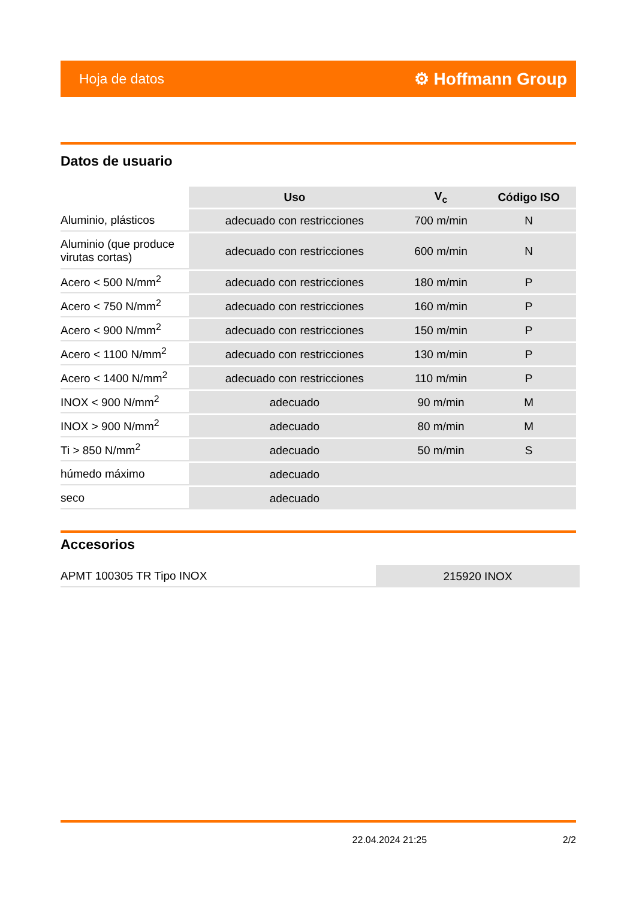Hoja de datos ⚙ Hoffmann Group
Datos de usuario
| | Uso | V<sub>c</sub> | Código ISO |
| Aluminio, plásticos | adecuado con restricciones | 700 m/min | N |
| Aluminio (que produce virutas cortas) | adecuado con restricciones | 600 m/min | N |
| Acero < 500 N/mm<sup>2</sup> | adecuado con restricciones | 180 m/min | P |
| Acero < 750 N/mm<sup>2</sup> | adecuado con restricciones | 160 m/min | P |
| Acero < 900 N/mm<sup>2</sup> | adecuado con restricciones | 150 m/min | P |
| Acero < 1100 N/mm<sup>2</sup> | adecuado con restricciones | 130 m/min | P |
| Acero < 1400 N/mm<sup>2</sup> | adecuado con restricciones | 110 m/min | P |
| INOX < 900 N/mm<sup>2</sup> | adecuado | 90 m/min | M |
| INOX > 900 N/mm<sup>2</sup> | adecuado | 80 m/min | M |
| Ti > 850 N/mm<sup>2</sup> | adecuado | 50 m/min | S |
| húmedo máximo | adecuado | | |
| seco | adecuado | | |
Accesorios
| APMT 100305 TR Tipo INOX | 215920 INOX |
22.04.2024 21:25 2/2